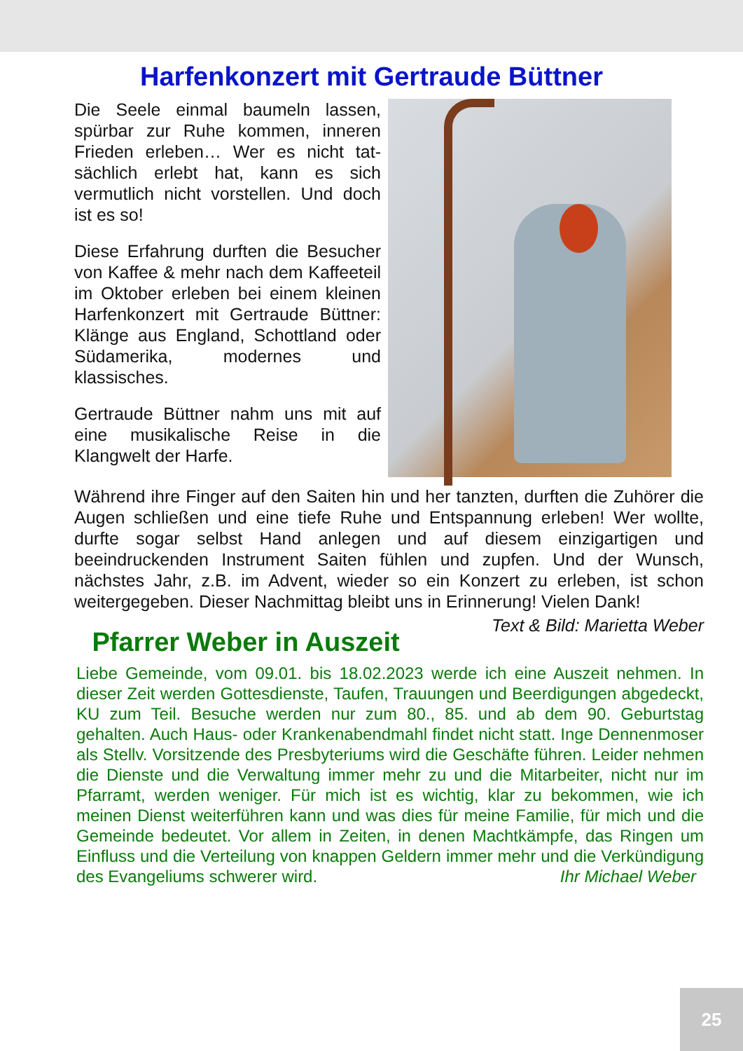Harfenkonzert mit Gertraude Büttner
Die Seele einmal baumeln lassen, spürbar zur Ruhe kommen, inneren Frieden erleben… Wer es nicht tat­sächlich erlebt hat, kann es sich vermutlich nicht vorstellen. Und doch ist es so!
Diese Erfahrung durften die Besu­cher von Kaffee & mehr nach dem Kaffeeteil im Oktober erleben bei einem kleinen Harfenkonzert mit Gertraude Büttner: Klänge aus England, Schottland oder Südame­rika, modernes und klassisches.
Gertraude Büttner nahm uns mit auf eine musikalische Reise in die Klangwelt der Harfe.
Während ihre Finger auf den Saiten hin und her tanzten, durften die Zuhörer die Augen schließen und eine tiefe Ruhe und Entspannung erleben! Wer wollte, durfte sogar selbst Hand anlegen und auf die­sem einzigartigen und beeindruckenden Instrument Saiten fühlen und zupfen. Und der Wunsch, nächstes Jahr, z.B. im Advent, wieder so ein Konzert zu erleben, ist schon weitergegeben. Dieser Nachmit­tag bleibt uns in Erinnerung! Vielen Dank! Text & Bild: Marietta Weber
Pfarrer Weber in Auszeit
Liebe Gemeinde, vom 09.01. bis 18.02.2023 werde ich eine Auszeit nehmen. In dieser Zeit werden Gottesdienste, Taufen, Trauungen und Beerdigungen abgedeckt, KU zum Teil. Besuche werden nur zum 80., 85. und ab dem 90. Geburtstag gehalten. Auch Haus- oder Kranken­abendmahl findet nicht statt. Inge Dennenmoser als Stellv. Vorsitzende des Presbyteriums wird die Geschäfte führen. Leider nehmen die Dienste und die Verwaltung immer mehr zu und die Mitarbeiter, nicht nur im Pfarramt, werden weniger. Für mich ist es wichtig, klar zu be­kommen, wie ich meinen Dienst weiterführen kann und was dies für meine Familie, für mich und die Gemeinde bedeutet. Vor allem in Zei­ten, in denen Machtkämpfe, das Ringen um Einfluss und die Verteilung von knappen Geldern immer mehr und die Verkündigung des Evangeli­ums schwerer wird. Ihr Michael Weber
25